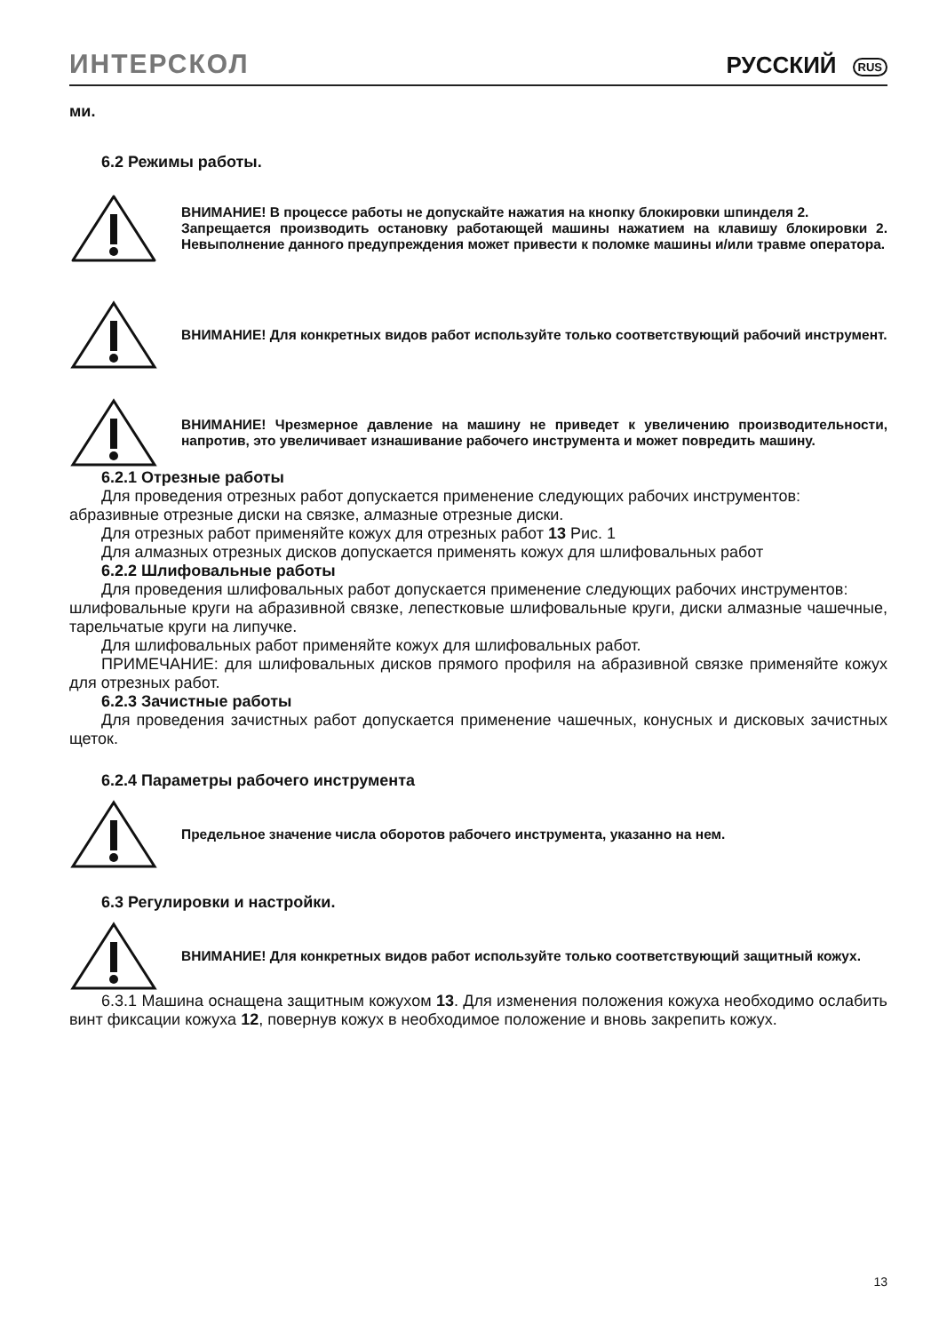ИНТЕРСКОЛ
РУССКИЙ RUS
ми.
6.2 Режимы работы.
ВНИМАНИЕ! В процессе работы не допускайте нажатия на кнопку блокировки шпинделя 2.
Запрещается производить остановку работающей машины нажатием на клавишу блокировки 2. Невыполнение данного предупреждения может привести к поломке машины и/или травме оператора.
ВНИМАНИЕ! Для конкретных видов работ используйте только соответствующий рабочий инструмент.
ВНИМАНИЕ! Чрезмерное давление на машину не приведет к увеличению производительности, напротив, это увеличивает изнашивание рабочего инструмента и может повредить машину.
6.2.1 Отрезные работы
Для проведения отрезных работ допускается применение следующих рабочих инструментов:
абразивные отрезные диски на связке, алмазные отрезные диски.
Для отрезных работ применяйте кожух для отрезных работ 13 Рис. 1
Для алмазных отрезных дисков допускается применять кожух для шлифовальных работ
6.2.2 Шлифовальные работы
Для проведения шлифовальных работ допускается применение следующих рабочих инструментов:
шлифовальные круги на абразивной связке, лепестковые шлифовальные круги, диски алмазные чашечные, тарельчатые круги на липучке.
Для шлифовальных работ применяйте кожух для шлифовальных работ.
ПРИМЕЧАНИЕ: для шлифовальных дисков прямого профиля на абразивной связке применяйте кожух для отрезных работ.
6.2.3 Зачистные работы
Для проведения зачистных работ допускается применение чашечных, конусных и дисковых зачистных щеток.
6.2.4 Параметры рабочего инструмента
Предельное значение числа оборотов рабочего инструмента, указанно на нем.
6.3 Регулировки и настройки.
ВНИМАНИЕ! Для конкретных видов работ используйте только соответствующий защитный кожух.
6.3.1 Машина оснащена защитным кожухом 13. Для изменения положения кожуха необходимо ослабить винт фиксации кожуха 12, повернув кожух в необходимое положение и вновь закрепить кожух.
13